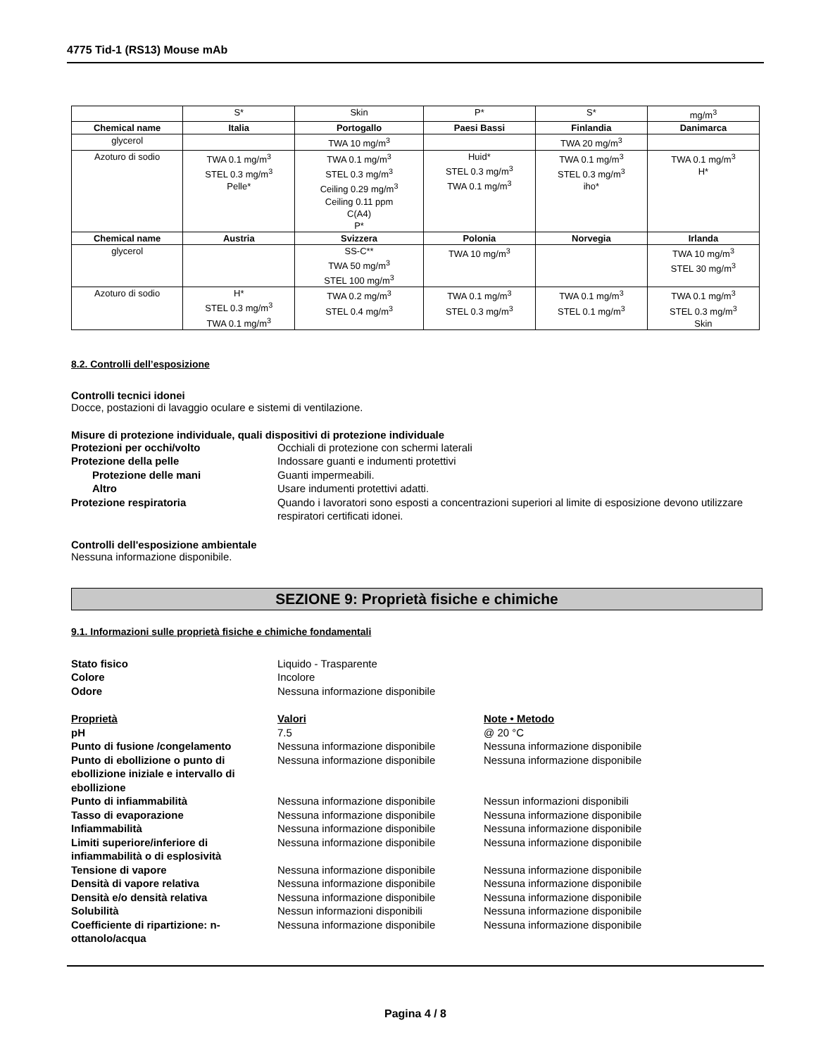4775 Tid-1 (RS13) Mouse mAb
| | S* | Skin | P* | S* | mg/m<sup>3</sup> |
| Chemical name | Italia | Portogallo | Paesi Bassi | Finlandia | Danimarca |
| glycerol | | TWA 10 mg/m<sup>3</sup> | | TWA 20 mg/m<sup>3</sup> | |
| Azoturo di sodio | TWA 0.1 mg/m<sup>3</sup> STEL 0.3 mg/m<sup>3</sup> Pelle* | TWA 0.1 mg/m<sup>3</sup> STEL 0.3 mg/m<sup>3</sup> Ceiling 0.29 mg/m<sup>3</sup> Ceiling 0.11 ppm C(A4) P* | Huid* STEL 0.3 mg/m<sup>3</sup> TWA 0.1 mg/m<sup>3</sup> | TWA 0.1 mg/m<sup>3</sup> STEL 0.3 mg/m<sup>3</sup> iho* | TWA 0.1 mg/m<sup>3</sup> H* |
| Chemical name | Austria | Svizzera | Polonia | Norvegia | Irlanda |
| glycerol | | SS-C** TWA 50 mg/m<sup>3</sup> STEL 100 mg/m<sup>3</sup> | TWA 10 mg/m<sup>3</sup> | | TWA 10 mg/m<sup>3</sup> STEL 30 mg/m<sup>3</sup> |
| Azoturo di sodio | H* STEL 0.3 mg/m<sup>3</sup> TWA 0.1 mg/m<sup>3</sup> | TWA 0.2 mg/m<sup>3</sup> STEL 0.4 mg/m<sup>3</sup> | TWA 0.1 mg/m<sup>3</sup> STEL 0.3 mg/m<sup>3</sup> | TWA 0.1 mg/m<sup>3</sup> STEL 0.1 mg/m<sup>3</sup> | TWA 0.1 mg/m<sup>3</sup> STEL 0.3 mg/m<sup>3</sup> Skin |
8.2. Controlli dell’esposizione
Controlli tecnici idonei
Docce, postazioni di lavaggio oculare e sistemi di ventilazione.
Misure di protezione individuale, quali dispositivi di protezione individuale
Protezioni per occhi/volto Occhiali di protezione con schermi laterali
Protezione della pelle Indossare guanti e indumenti protettivi
Protezione delle mani Guanti impermeabili.
Altro Usare indumenti protettivi adatti.
Protezione respiratoria Quando i lavoratori sono esposti a concentrazioni superiori al limite di esposizione devono utilizzare respiratori certificati idonei.
Controlli dell'esposizione ambientale
Nessuna informazione disponibile.
SEZIONE 9: Proprietà fisiche e chimiche
9.1. Informazioni sulle proprietà fisiche e chimiche fondamentali
Stato fisico Liquido - Trasparente
Colore Incolore
Odore Nessuna informazione disponibile
Proprietà Valori Note • Metodo
pH 7.5 @ 20 °C
Punto di fusione /congelamento Nessuna informazione disponibile Nessuna informazione disponibile
Punto di ebollizione o punto di ebollizione iniziale e intervallo di ebollizione Nessuna informazione disponibile Nessuna informazione disponibile
Punto di infiammabilità Nessuna informazione disponibile Nessun informazioni disponibili
Tasso di evaporazione Nessuna informazione disponibile Nessuna informazione disponibile
Infiammabilità Nessuna informazione disponibile Nessuna informazione disponibile
Limiti superiore/inferiore di infiammabilità o di esplosività Nessuna informazione disponibile Nessuna informazione disponibile
Tensione di vapore Nessuna informazione disponibile Nessuna informazione disponibile
Densità di vapore relativa Nessuna informazione disponibile Nessuna informazione disponibile
Densità e/o densità relativa Nessuna informazione disponibile Nessuna informazione disponibile
Solubilità Nessun informazioni disponibili Nessuna informazione disponibile
Coefficiente di ripartizione: n-ottanolo/acqua Nessuna informazione disponibile Nessuna informazione disponibile
Pagina 4 / 8